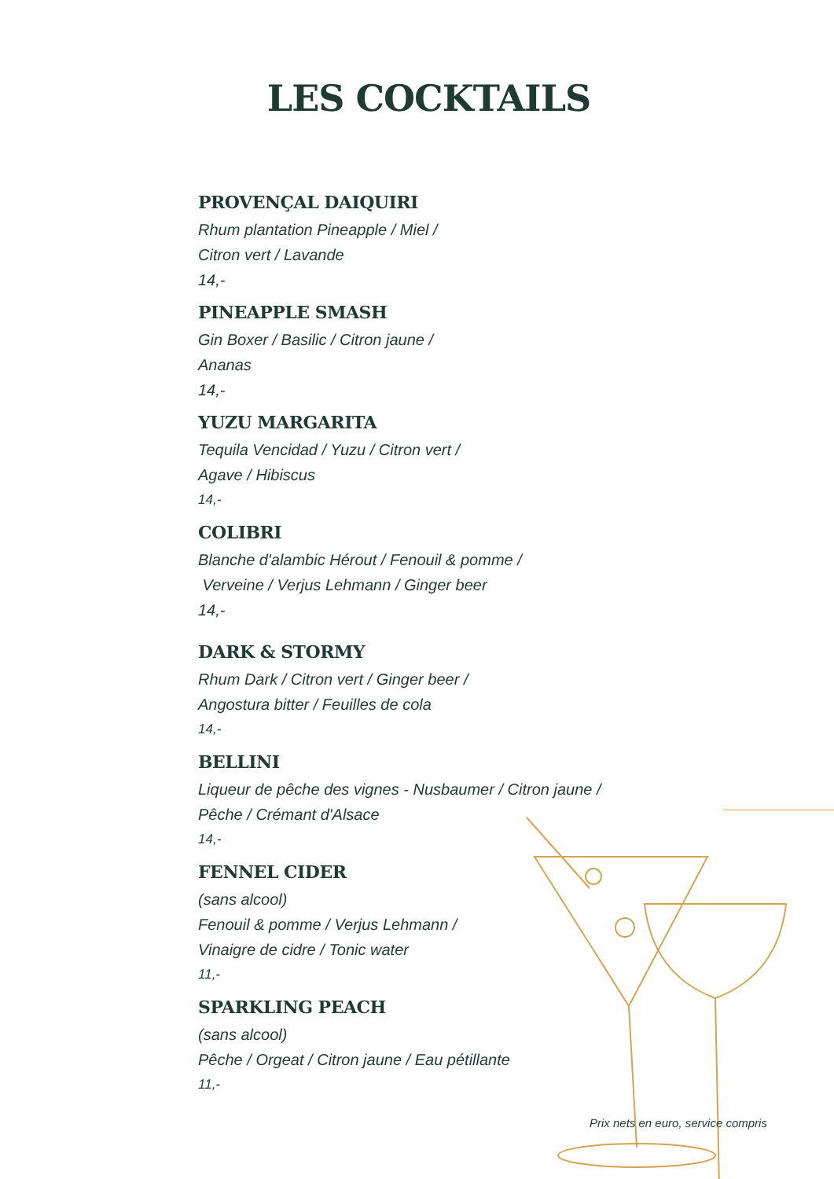LES COCKTAILS
PROVENÇAL DAIQUIRI
Rhum plantation Pineapple / Miel /
Citron vert / Lavande
14,-
PINEAPPLE SMASH
Gin Boxer / Basilic / Citron jaune /
Ananas
14,-
YUZU MARGARITA
Tequila Vencidad / Yuzu / Citron vert /
Agave / Hibiscus
14,-
COLIBRI
Blanche d'alambic Hérout / Fenouil & pomme /
Verveine / Verjus Lehmann / Ginger beer
14,-
DARK & STORMY
Rhum Dark / Citron vert / Ginger beer /
Angostura bitter / Feuilles de cola
14,-
BELLINI
Liqueur de pêche des vignes - Nusbaumer / Citron jaune /
Pêche / Crémant d'Alsace
14,-
FENNEL CIDER
(sans alcool)
Fenouil & pomme / Verjus Lehmann /
Vinaigre de cidre / Tonic water
11,-
SPARKLING PEACH
(sans alcool)
Pêche / Orgeat / Citron jaune / Eau pétillante
11,-
Prix nets en euro, service compris